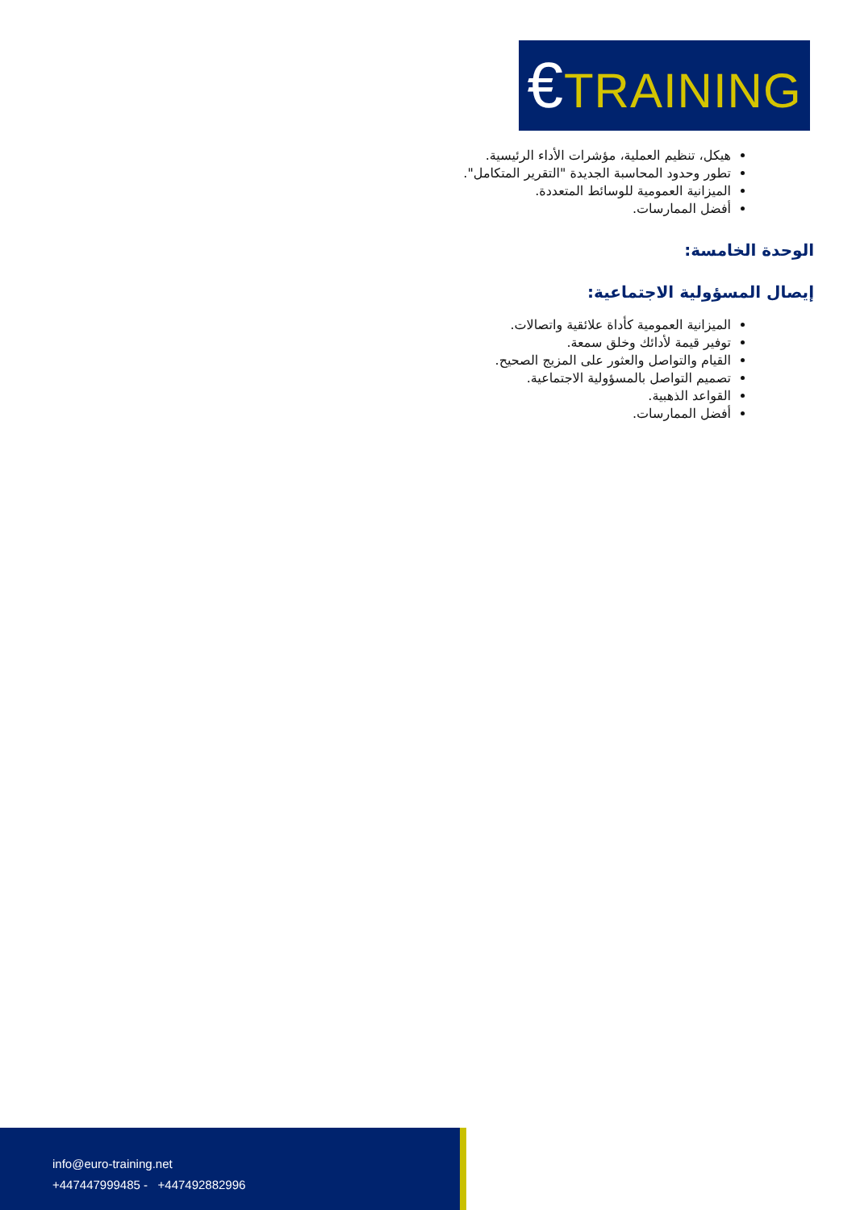€TRAINING
هيكل، تنظيم العملية، مؤشرات الأداء الرئيسية.
تطور وحدود المحاسبة الجديدة "التقرير المتكامل".
الميزانية العمومية للوسائط المتعددة.
أفضل الممارسات.
الوحدة الخامسة:
إيصال المسؤولية الاجتماعية:
الميزانية العمومية كأداة علائقية واتصالات.
توفير قيمة لأدائك وخلق سمعة.
القيام والتواصل والعثور على المزيج الصحيح.
تصميم التواصل بالمسؤولية الاجتماعية.
القواعد الذهبية.
أفضل الممارسات.
info@euro-training.net
+447447999485 - +447492882996